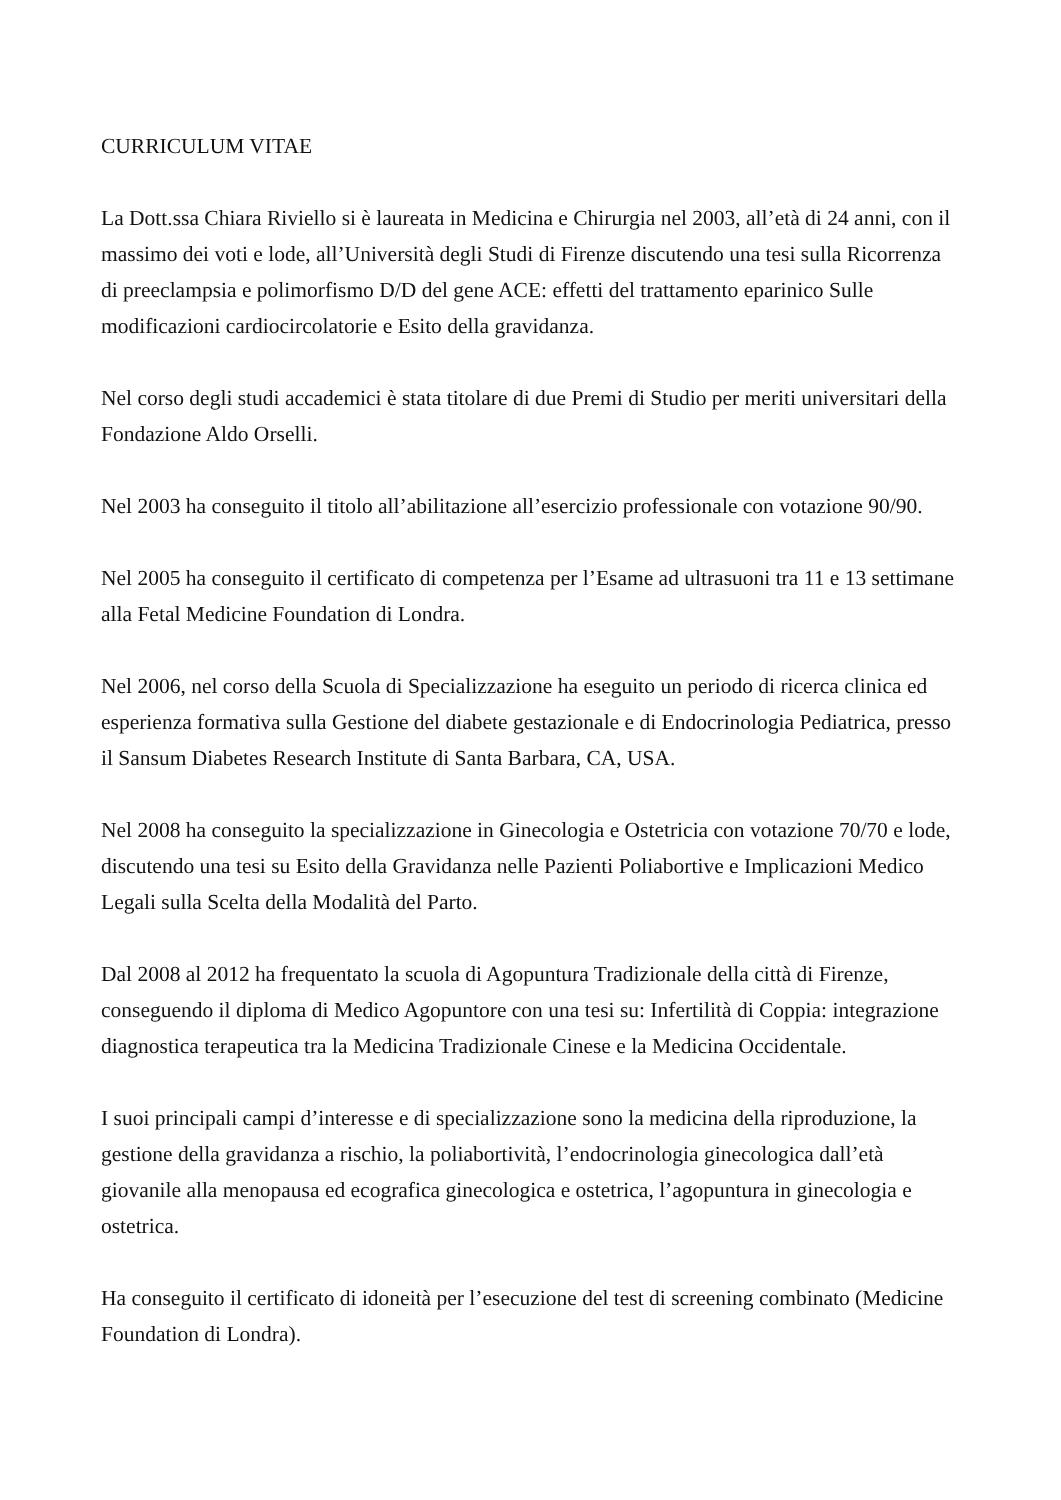CURRICULUM VITAE
La Dott.ssa Chiara Riviello si è laureata in Medicina e Chirurgia nel 2003, all’età di 24 anni, con il massimo dei voti e lode, all’Università degli Studi di Firenze discutendo una tesi sulla Ricorrenza di preeclampsia e polimorfismo D/D del gene ACE: effetti del trattamento eparinico Sulle modificazioni cardiocircolatorie e Esito della gravidanza.
Nel corso degli studi accademici è stata titolare di due Premi di Studio per meriti universitari della Fondazione Aldo Orselli.
Nel 2003 ha conseguito il titolo all’abilitazione all’esercizio professionale con votazione 90/90.
Nel 2005 ha conseguito il certificato di competenza per l’Esame ad ultrasuoni tra 11 e 13 settimane alla Fetal Medicine Foundation di Londra.
Nel 2006, nel corso della Scuola di Specializzazione ha eseguito un periodo di ricerca clinica ed esperienza formativa sulla Gestione del diabete gestazionale e di Endocrinologia Pediatrica, presso il Sansum Diabetes Research Institute di Santa Barbara, CA, USA.
Nel 2008 ha conseguito la specializzazione in Ginecologia e Ostetricia con votazione 70/70 e lode, discutendo una tesi su Esito della Gravidanza nelle Pazienti Poliabortive e Implicazioni Medico Legali sulla Scelta della Modalità del Parto.
Dal 2008 al 2012 ha frequentato la scuola di Agopuntura Tradizionale della città di Firenze, conseguendo il diploma di Medico Agopuntore con una tesi su: Infertilità di Coppia: integrazione diagnostica terapeutica tra la Medicina Tradizionale Cinese e la Medicina Occidentale.
I suoi principali campi d’interesse e di specializzazione sono la medicina della riproduzione, la gestione della gravidanza a rischio, la poliabortività, l’endocrinologia ginecologica dall’età giovanile alla menopausa ed ecografica ginecologica e ostetrica, l’agopuntura in ginecologia e ostetrica.
Ha conseguito il certificato di idoneità per l’esecuzione del test di screening combinato (Medicine Foundation di Londra).